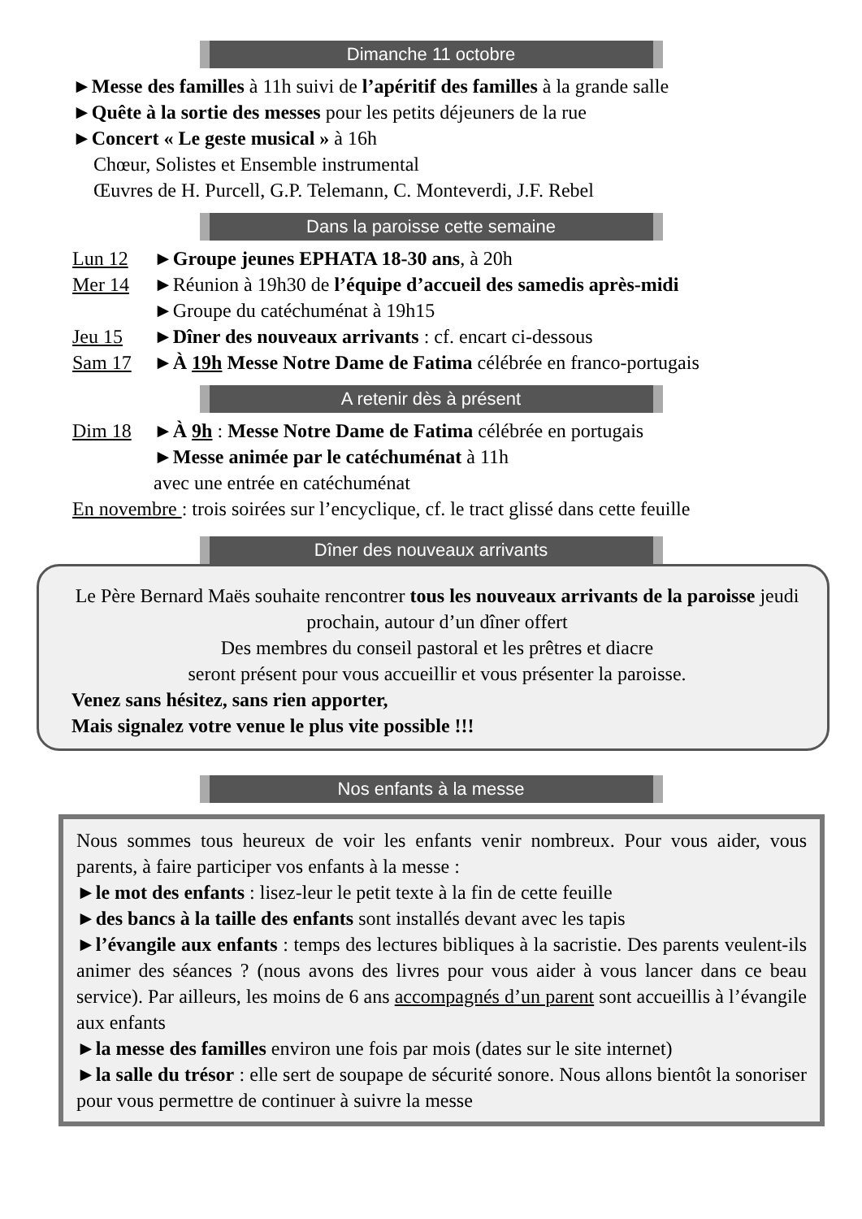Dimanche 11 octobre
►Messe des familles à 11h suivi de l’apéritif des familles à la grande salle
►Quête à la sortie des messes pour les petits déjeuners de la rue
►Concert « Le geste musical » à 16h
Chœur, Solistes et Ensemble instrumental
Œuvres de H. Purcell, G.P. Telemann, C. Monteverdi, J.F. Rebel
Dans la paroisse cette semaine
| Lun 12 | ► Groupe jeunes EPHATA 18-30 ans , à 20h |
| Mer 14 | ►Réunion à 19h30 de l’équipe d’accueil des samedis après-midi ►Groupe du catéchuménat à 19h15 |
| Jeu 15 | ► Dîner des nouveaux arrivants : cf. encart ci-dessous |
| Sam 17 | ► À 19h Messe Notre Dame de Fatima célébrée en franco-portugais |
A retenir dès à présent
| Dim 18 | ► À 9h : Messe Notre Dame de Fatima célébrée en portugais ► Messe animée par le catéchuménat à 11h avec une entrée en catéchuménat |
En novembre : trois soirées sur l’encyclique, cf. le tract glissé dans cette feuille
Dîner des nouveaux arrivants
Le Père Bernard Maës souhaite rencontrer tous les nouveaux arrivants de la paroisse jeudi prochain, autour d’un dîner offert
Des membres du conseil pastoral et les prêtres et diacre
seront présent pour vous accueillir et vous présenter la paroisse.
Venez sans hésitez, sans rien apporter,
Mais signalez votre venue le plus vite possible !!!
Nos enfants à la messe
Nous sommes tous heureux de voir les enfants venir nombreux. Pour vous aider, vous parents, à faire participer vos enfants à la messe :
►le mot des enfants : lisez-leur le petit texte à la fin de cette feuille
►des bancs à la taille des enfants sont installés devant avec les tapis
►l’évangile aux enfants : temps des lectures bibliques à la sacristie. Des parents veulent-ils animer des séances ? (nous avons des livres pour vous aider à vous lancer dans ce beau service). Par ailleurs, les moins de 6 ans accompagnés d’un parent sont accueillis à l’évangile aux enfants
►la messe des familles environ une fois par mois (dates sur le site internet)
►la salle du trésor : elle sert de soupape de sécurité sonore. Nous allons bientôt la sonoriser pour vous permettre de continuer à suivre la messe